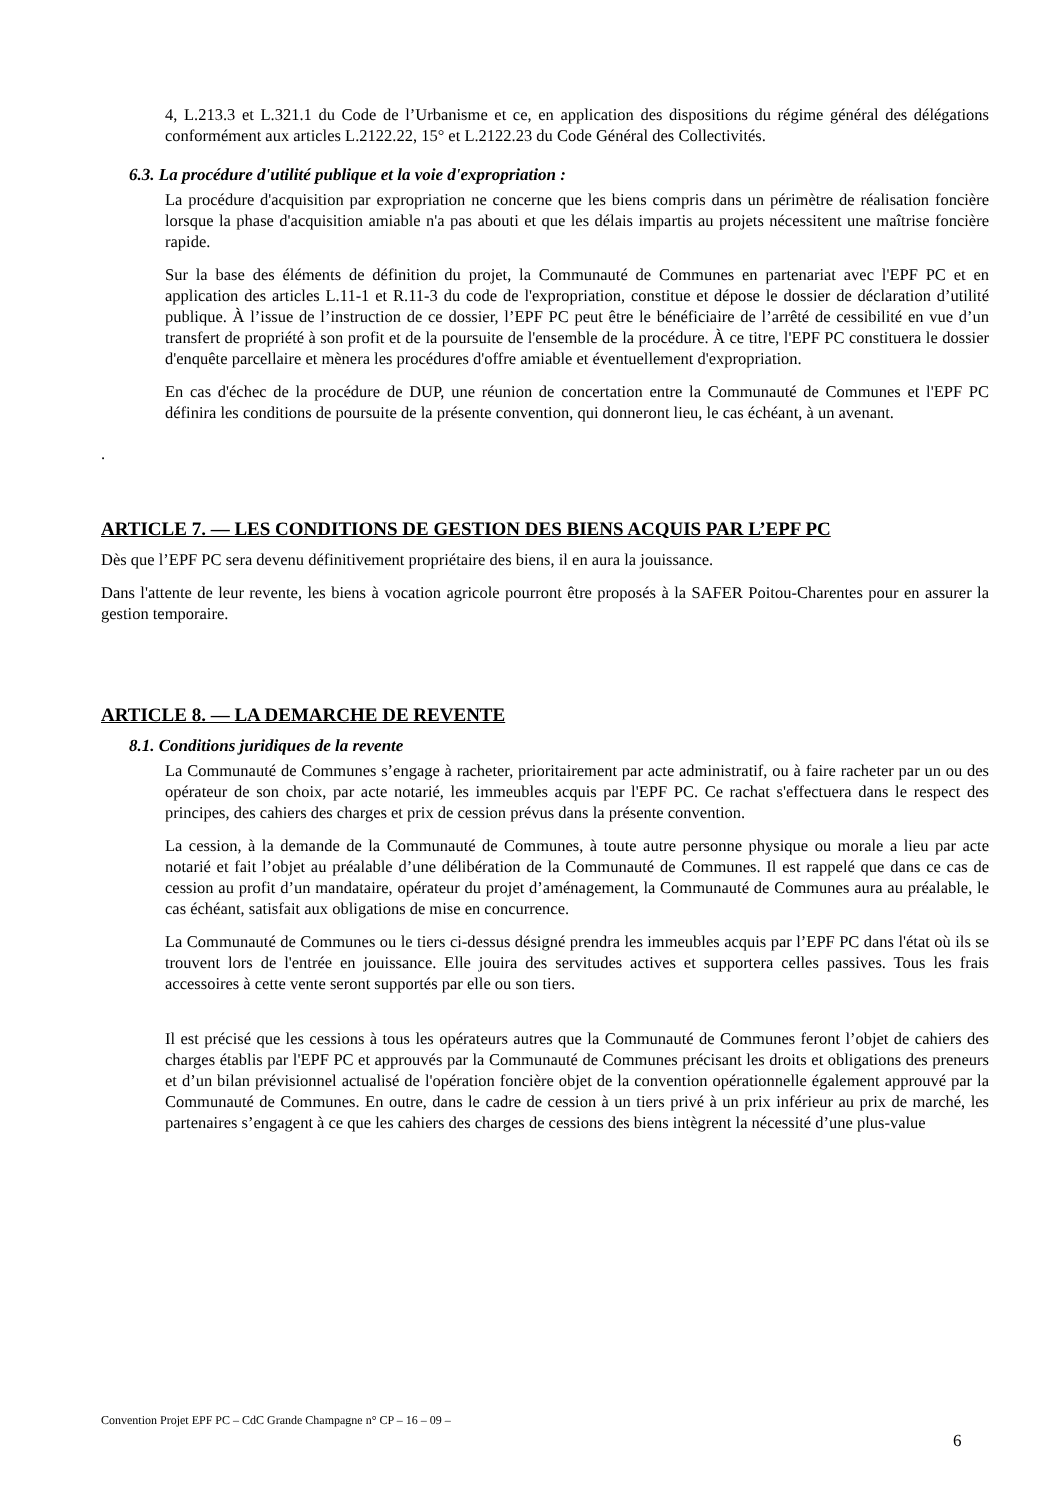4, L.213.3 et L.321.1 du Code de l’Urbanisme et ce, en application des dispositions du régime général des délégations conformément aux articles L.2122.22, 15° et L.2122.23 du Code Général des Collectivités.
6.3. La procédure d'utilité publique et la voie d'expropriation :
La procédure d'acquisition par expropriation ne concerne que les biens compris dans un périmètre de réalisation foncière lorsque la phase d'acquisition amiable n'a pas abouti et que les délais impartis au projets nécessitent une maîtrise foncière rapide.
Sur la base des éléments de définition du projet, la Communauté de Communes en partenariat avec l'EPF PC et en application des articles L.11-1 et R.11-3 du code de l'expropriation, constitue et dépose le dossier de déclaration d’utilité publique. À l’issue de l’instruction de ce dossier, l’EPF PC peut être le bénéficiaire de l’arrêté de cessibilité en vue d’un transfert de propriété à son profit et de la poursuite de l'ensemble de la procédure. À ce titre, l'EPF PC constituera le dossier d'enquête parcellaire et mènera les procédures d'offre amiable et éventuellement d'expropriation.
En cas d'échec de la procédure de DUP, une réunion de concertation entre la Communauté de Communes et l'EPF PC définira les conditions de poursuite de la présente convention, qui donneront lieu, le cas échéant, à un avenant.
.
ARTICLE 7. — LES CONDITIONS DE GESTION DES BIENS ACQUIS PAR L’EPF PC
Dès que l’EPF PC sera devenu définitivement propriétaire des biens, il en aura la jouissance.
Dans l'attente de leur revente, les biens à vocation agricole pourront être proposés à la SAFER Poitou-Charentes pour en assurer la gestion temporaire.
ARTICLE 8. — LA DEMARCHE DE REVENTE
8.1. Conditions juridiques de la revente
La Communauté de Communes s’engage à racheter, prioritairement par acte administratif, ou à faire racheter par un ou des opérateur de son choix, par acte notarié, les immeubles acquis par l'EPF PC. Ce rachat s'effectuera dans le respect des principes, des cahiers des charges et prix de cession prévus dans la présente convention.
La cession, à la demande de la Communauté de Communes, à toute autre personne physique ou morale a lieu par acte notarié et fait l’objet au préalable d’une délibération de la Communauté de Communes. Il est rappelé que dans ce cas de cession au profit d’un mandataire, opérateur du projet d’aménagement, la Communauté de Communes aura au préalable, le cas échéant, satisfait aux obligations de mise en concurrence.
La Communauté de Communes ou le tiers ci-dessus désigné prendra les immeubles acquis par l’EPF PC dans l'état où ils se trouvent lors de l'entrée en jouissance. Elle jouira des servitudes actives et supportera celles passives. Tous les frais accessoires à cette vente seront supportés par elle ou son tiers.
Il est précisé que les cessions à tous les opérateurs autres que la Communauté de Communes feront l’objet de cahiers des charges établis par l'EPF PC et approuvés par la Communauté de Communes précisant les droits et obligations des preneurs et d’un bilan prévisionnel actualisé de l'opération foncière objet de la convention opérationnelle également approuvé par la Communauté de Communes. En outre, dans le cadre de cession à un tiers privé à un prix inférieur au prix de marché, les partenaires s’engagent à ce que les cahiers des charges de cessions des biens intègrent la nécessité d’une plus-value
Convention Projet EPF PC – CdC Grande Champagne n° CP – 16 – 09 –
6